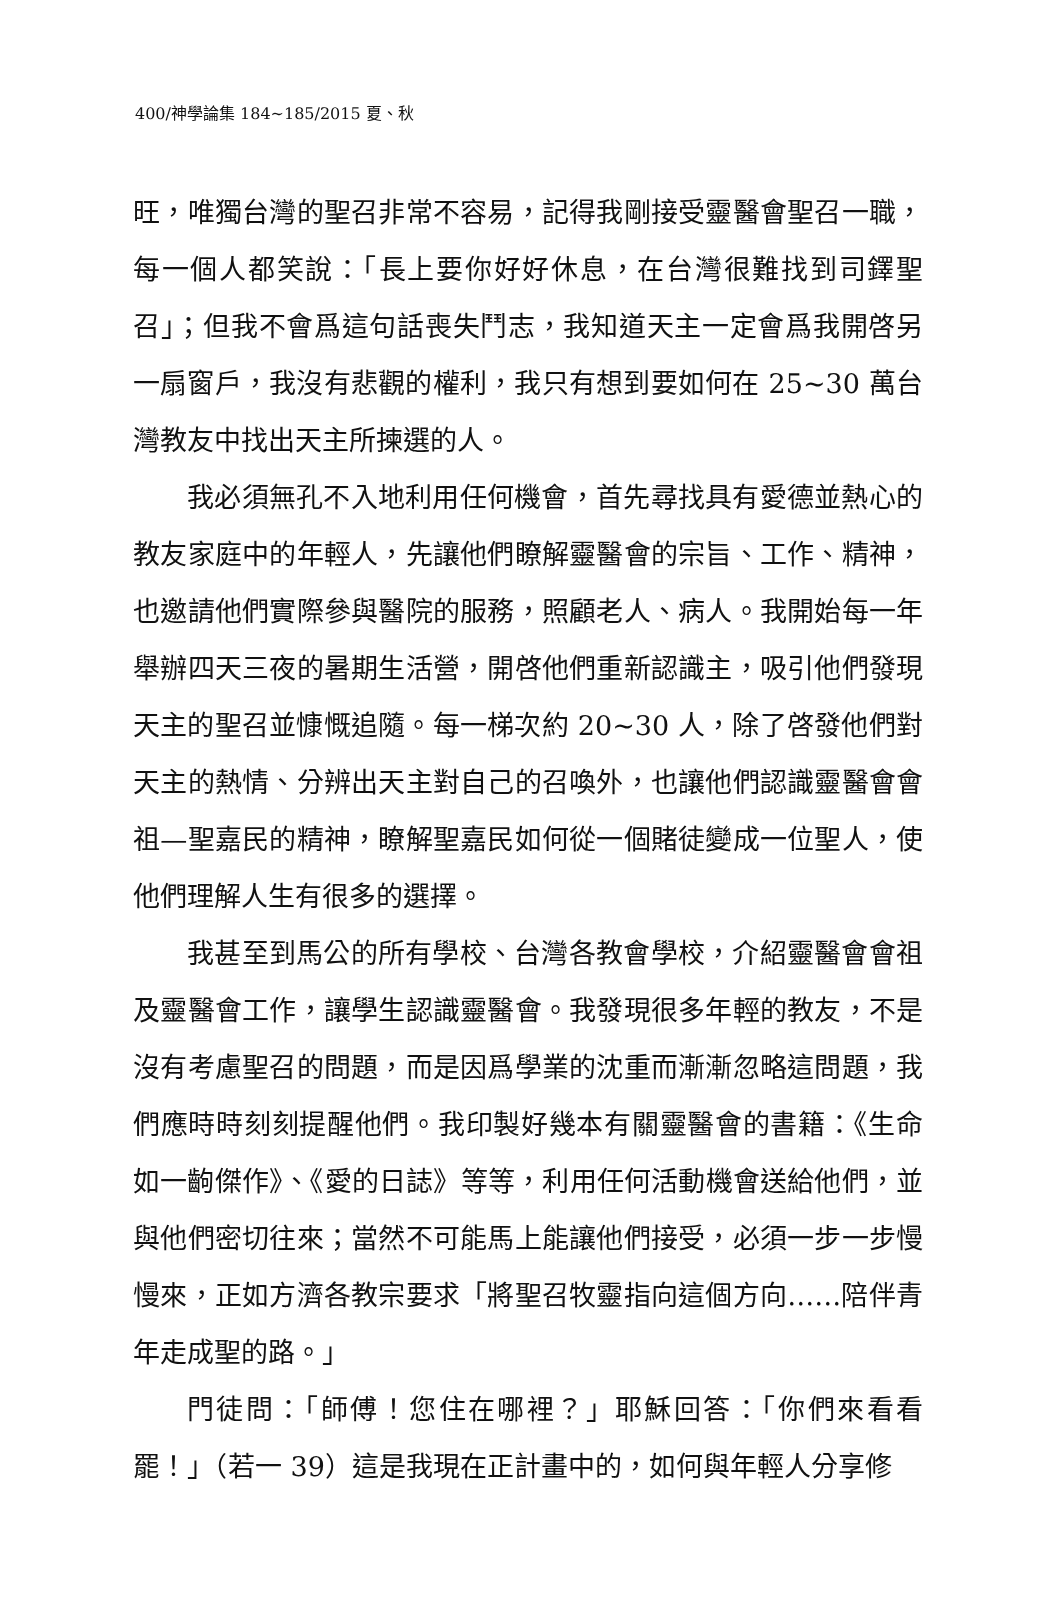400/神學論集 184~185/2015 夏、秋
旺，唯獨台灣的聖召非常不容易，記得我剛接受靈醫會聖召一職，每一個人都笑說：「長上要你好好休息，在台灣很難找到司鐸聖召」；但我不會爲這句話喪失鬥志，我知道天主一定會爲我開啓另一扇窗戶，我沒有悲觀的權利，我只有想到要如何在 25~30 萬台灣教友中找出天主所揀選的人。
我必須無孔不入地利用任何機會，首先尋找具有愛德並熱心的教友家庭中的年輕人，先讓他們瞭解靈醫會的宗旨、工作、精神，也邀請他們實際參與醫院的服務，照顧老人、病人。我開始每一年舉辦四天三夜的暑期生活營，開啓他們重新認識主，吸引他們發現天主的聖召並慷慨追隨。每一梯次約 20~30 人，除了啓發他們對天主的熱情、分辨出天主對自己的召喚外，也讓他們認識靈醫會會祖—聖嘉民的精神，瞭解聖嘉民如何從一個賭徒變成一位聖人，使他們理解人生有很多的選擇。
我甚至到馬公的所有學校、台灣各教會學校，介紹靈醫會會祖及靈醫會工作，讓學生認識靈醫會。我發現很多年輕的教友，不是沒有考慮聖召的問題，而是因爲學業的沈重而漸漸忽略這問題，我們應時時刻刻提醒他們。我印製好幾本有關靈醫會的書籍：《生命如一齣傑作》、《愛的日誌》等等，利用任何活動機會送給他們，並與他們密切往來；當然不可能馬上能讓他們接受，必須一步一步慢慢來，正如方濟各教宗要求「將聖召牧靈指向這個方向……陪伴青年走成聖的路。」
門徒問：「師傅！您住在哪裡？」耶穌回答：「你們來看看罷！」（若一 39）這是我現在正計畫中的，如何與年輕人分享修